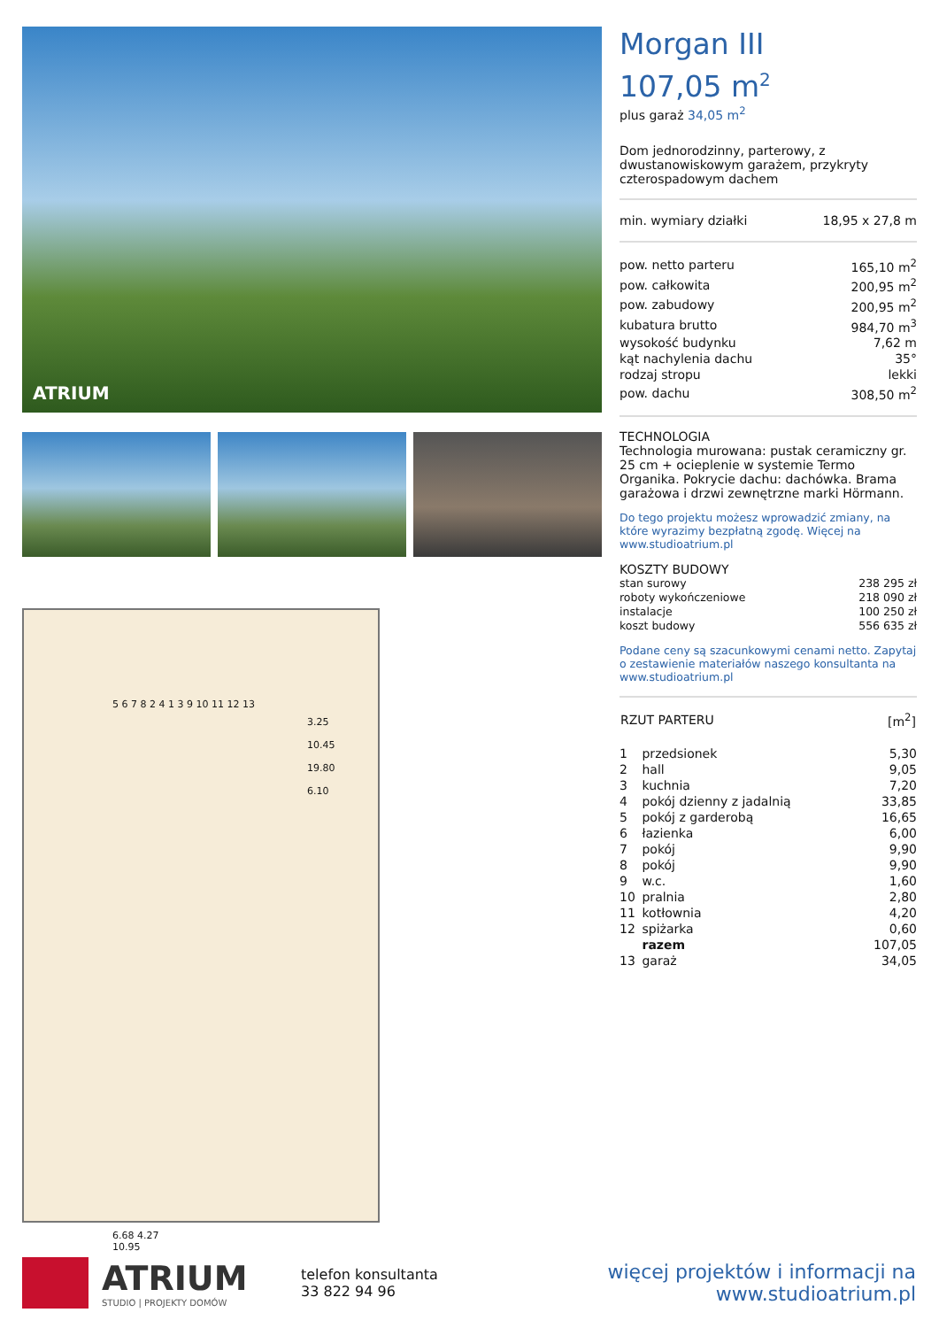ATRIUM
5 6 7 8 2 4 1 3 9 10 11 12 13
3.25
10.45
19.80
6.10
6.68 4.27
10.95
Morgan III
107,05 m<sup>2</sup>
plus garaż 34,05 m<sup>2</sup>
Dom jednorodzinny, parterowy, z dwustanowiskowym garażem, przykryty czterospadowym dachem
| min. wymiary działki | 18,95 x 27,8 m |
| pow. netto parteru | 165,10 m<sup>2</sup> |
| pow. całkowita | 200,95 m<sup>2</sup> |
| pow. zabudowy | 200,95 m<sup>2</sup> |
| kubatura brutto | 984,70 m<sup>3</sup> |
| wysokość budynku | 7,62 m |
| kąt nachylenia dachu | 35° |
| rodzaj stropu | lekki |
| pow. dachu | 308,50 m<sup>2</sup> |
TECHNOLOGIA
Technologia murowana: pustak ceramiczny gr. 25 cm + ocieplenie w systemie Termo Organika. Pokrycie dachu: dachówka. Brama garażowa i drzwi zewnętrzne marki Hörmann.
Do tego projektu możesz wprowadzić zmiany, na które wyrazimy bezpłatną zgodę. Więcej na www.studioatrium.pl
KOSZTY BUDOWY
| stan surowy | 238 295 zł |
| roboty wykończeniowe | 218 090 zł |
| instalacje | 100 250 zł |
| koszt budowy | 556 635 zł |
Podane ceny są szacunkowymi cenami netto. Zapytaj o zestawienie materiałów naszego konsultanta na www.studioatrium.pl
| RZUT PARTERU | [m<sup>2</sup>] |
| --- | --- |
| 1 | przedsionek | 5,30 |
| 2 | hall | 9,05 |
| 3 | kuchnia | 7,20 |
| 4 | pokój dzienny z jadalnią | 33,85 |
| 5 | pokój z garderobą | 16,65 |
| 6 | łazienka | 6,00 |
| 7 | pokój | 9,90 |
| 8 | pokój | 9,90 |
| 9 | w.c. | 1,60 |
| 10 | pralnia | 2,80 |
| 11 | kotłownia | 4,20 |
| 12 | spiżarka | 0,60 |
| | razem | 107,05 |
| 13 | garaż | 34,05 |
ATRIUM
STUDIO | PROJEKTY DOMÓW
telefon konsultanta
33 822 94 96
więcej projektów i informacji na
www.studioatrium.pl